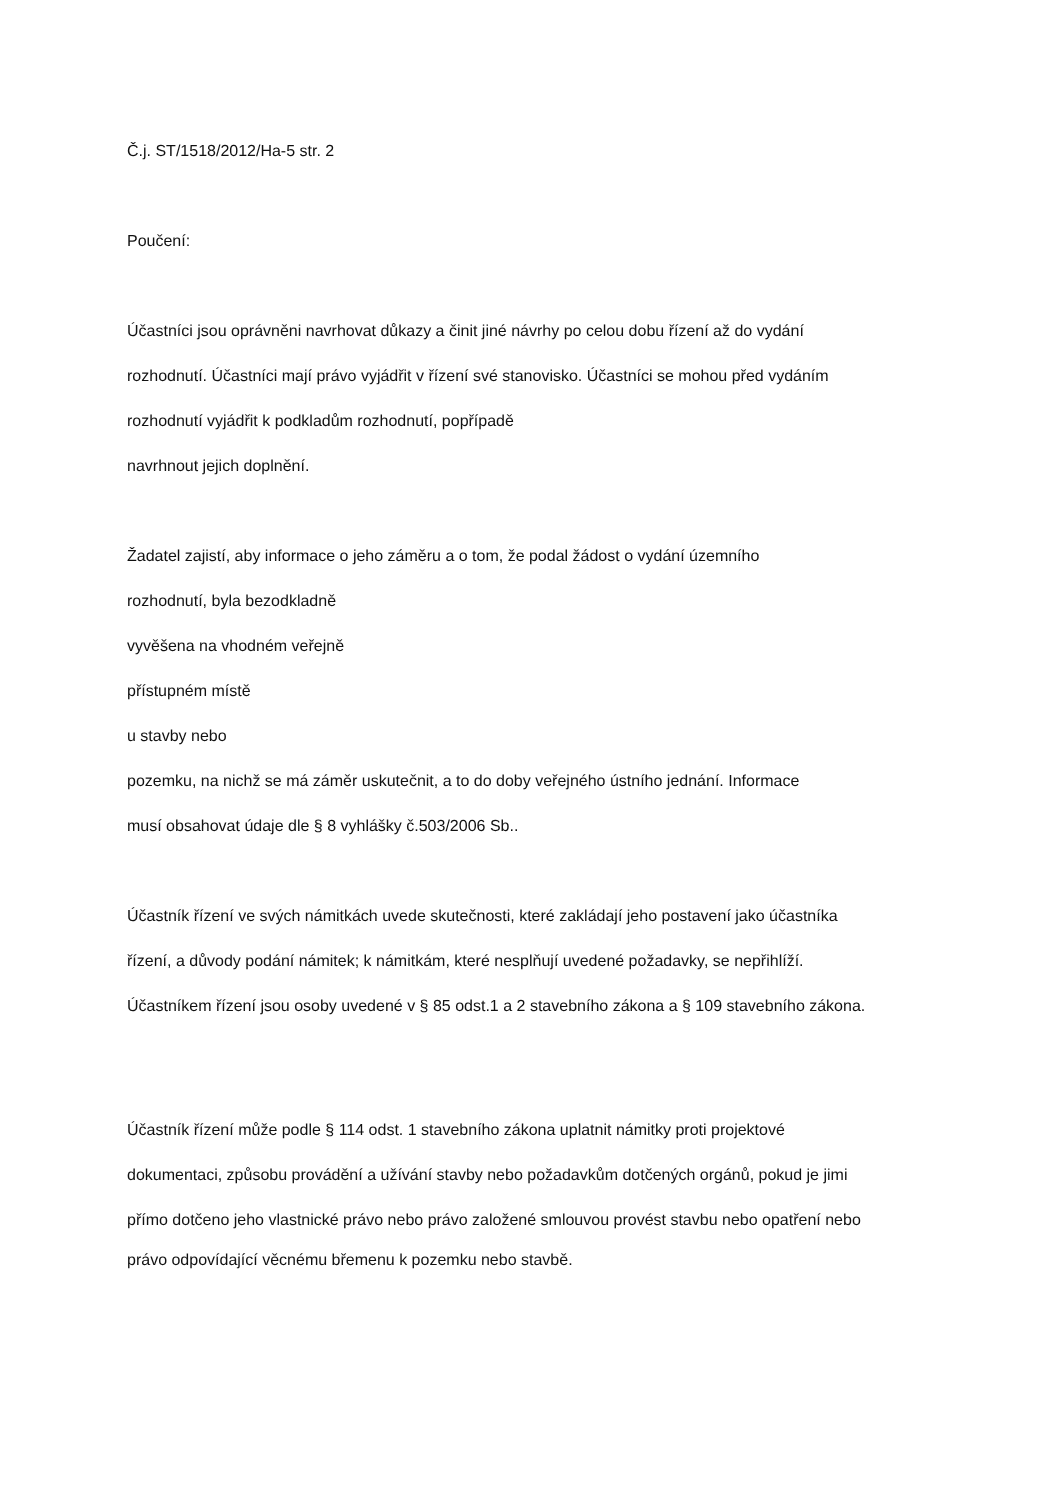Č.j. ST/1518/2012/Ha-5 str. 2
Poučení:
Účastníci jsou oprávněni navrhovat důkazy a činit jiné návrhy po celou dobu řízení až do vydání
rozhodnutí. Účastníci mají právo vyjádřit v řízení své stanovisko. Účastníci se mohou před vydáním
rozhodnutí vyjádřit k podkladům rozhodnutí, popřípadě
navrhnout jejich doplnění.
Žadatel zajistí, aby informace o jeho záměru a o tom, že podal žádost o vydání územního
rozhodnutí, byla bezodkladně
vyvěšena na vhodném veřejně
přístupném místě
u stavby nebo
pozemku, na nichž se má záměr uskutečnit, a to do doby veřejného ústního jednání. Informace
musí obsahovat údaje dle § 8 vyhlášky č.503/2006 Sb..
Účastník řízení ve svých námitkách uvede skutečnosti, které zakládají jeho postavení jako účastníka
řízení, a důvody podání námitek; k námitkám, které nesplňují uvedené požadavky, se nepřihlíží.
Účastníkem řízení jsou osoby uvedené v § 85 odst.1 a 2 stavebního zákona a § 109 stavebního zákona.
Účastník řízení může podle § 114 odst. 1 stavebního zákona uplatnit námitky proti projektové
dokumentaci, způsobu provádění a užívání stavby nebo požadavkům dotčených orgánů, pokud je jimi
přímo dotčeno jeho vlastnické právo nebo právo založené smlouvou provést stavbu nebo opatření nebo
právo odpovídající věcnému břemenu k pozemku nebo stavbě.